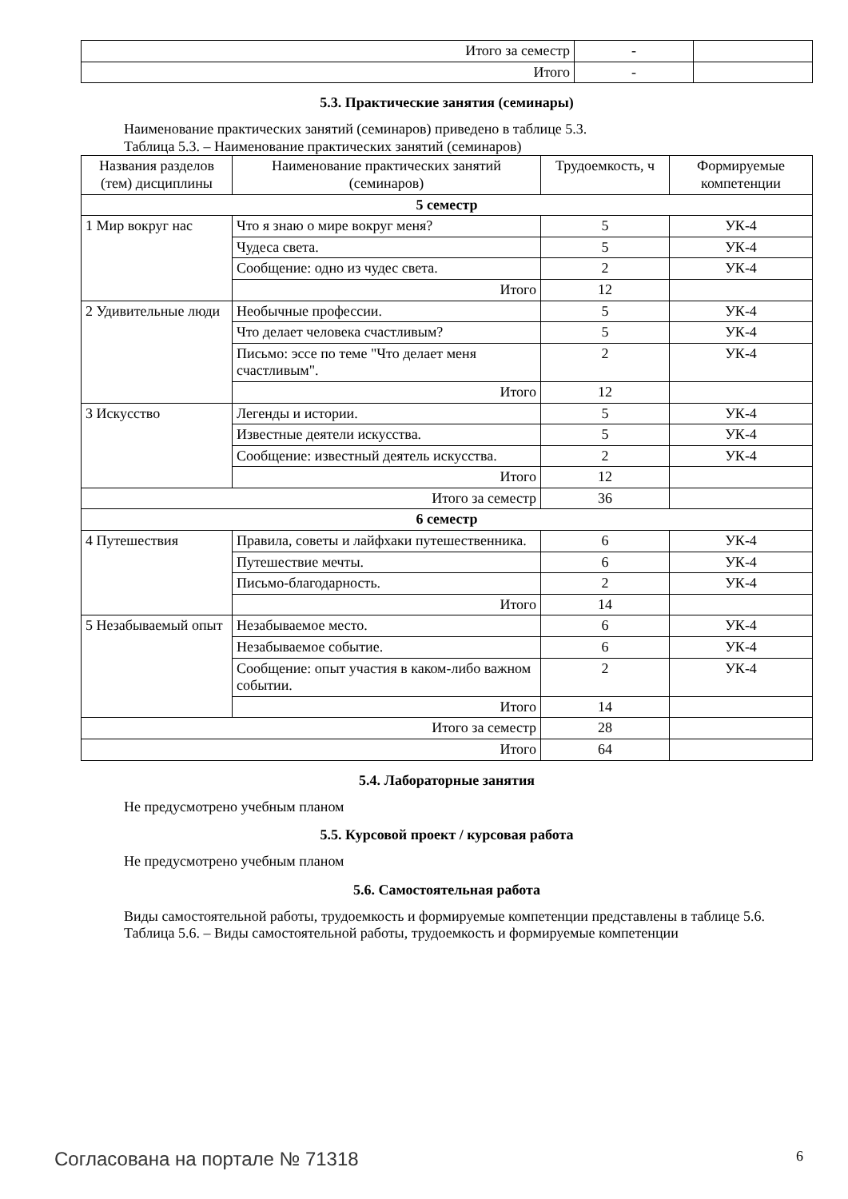| Итого за семестр | - | |
| Итого | - | |
5.3. Практические занятия (семинары)
Наименование практических занятий (семинаров) приведено в таблице 5.3.
Таблица 5.3. – Наименование практических занятий (семинаров)
| Названия разделов (тем) дисциплины | Наименование практических занятий (семинаров) | Трудоемкость, ч | Формируемые компетенции |
| --- | --- | --- | --- |
| 5 семестр | | | |
| 1 Мир вокруг нас | Что я знаю о мире вокруг меня? | 5 | УК-4 |
| | Чудеса света. | 5 | УК-4 |
| | Сообщение: одно из чудес света. | 2 | УК-4 |
| | Итого | 12 | |
| 2 Удивительные люди | Необычные профессии. | 5 | УК-4 |
| | Что делает человека счастливым? | 5 | УК-4 |
| | Письмо: эссе по теме "Что делает меня счастливым". | 2 | УК-4 |
| | Итого | 12 | |
| 3 Искусство | Легенды и истории. | 5 | УК-4 |
| | Известные деятели искусства. | 5 | УК-4 |
| | Сообщение: известный деятель искусства. | 2 | УК-4 |
| | Итого | 12 | |
| Итого за семестр | | 36 | |
| 6 семестр | | | |
| 4 Путешествия | Правила, советы и лайфхаки путешественника. | 6 | УК-4 |
| | Путешествие мечты. | 6 | УК-4 |
| | Письмо-благодарность. | 2 | УК-4 |
| | Итого | 14 | |
| 5 Незабываемый опыт | Незабываемое место. | 6 | УК-4 |
| | Незабываемое событие. | 6 | УК-4 |
| | Сообщение: опыт участия в каком-либо важном событии. | 2 | УК-4 |
| | Итого | 14 | |
| Итого за семестр | | 28 | |
| Итого | | 64 | |
5.4. Лабораторные занятия
Не предусмотрено учебным планом
5.5. Курсовой проект / курсовая работа
Не предусмотрено учебным планом
5.6. Самостоятельная работа
Виды самостоятельной работы, трудоемкость и формируемые компетенции представлены в таблице 5.6.
Таблица 5.6. – Виды самостоятельной работы, трудоемкость и формируемые компетенции
Согласована на портале № 71318 6